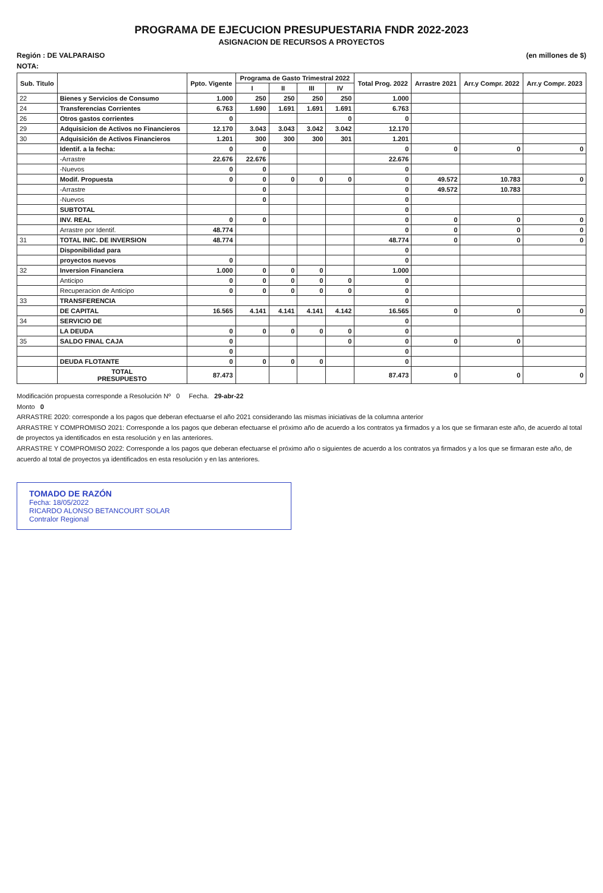PROGRAMA DE EJECUCION PRESUPUESTARIA FNDR 2022-2023
ASIGNACION DE RECURSOS A PROYECTOS
Región : DE VALPARAISO (en millones de $)
NOTA:
| Sub. Titulo | | Ppto. Vigente | Programa de Gasto Trimestral 2022 | | | | Total Prog. 2022 | Arrastre 2021 | Arr.y Compr. 2022 | Arr.y Compr. 2023 |
| --- | --- | --- | --- | --- | --- | --- | --- | --- | --- | --- |
| | | | I | II | III | IV | | | | |
| 22 | Bienes y Servicios de Consumo | 1.000 | 250 | 250 | 250 | 250 | 1.000 | | | |
| 24 | Transferencias Corrientes | 6.763 | 1.690 | 1.691 | 1.691 | 1.691 | 6.763 | | | |
| 26 | Otros gastos corrientes | 0 | | | | 0 | 0 | | | |
| 29 | Adquisicion de Activos no Financieros | 12.170 | 3.043 | 3.043 | 3.042 | 3.042 | 12.170 | | | |
| 30 | Adquisición de Activos Financieros | 1.201 | 300 | 300 | 300 | 301 | 1.201 | | | |
| | Identif. a la fecha: | 0 | 0 | | | | 0 | 0 | 0 | 0 |
| | -Arrastre | 22.676 | 22.676 | | | | 22.676 | | | |
| | -Nuevos | 0 | 0 | | | | 0 | | | |
| | Modif. Propuesta | 0 | 0 | 0 | 0 | 0 | 0 | 49.572 | 10.783 | 0 |
| | -Arrastre | | 0 | | | | 0 | 49.572 | 10.783 | |
| | -Nuevos | | 0 | | | | 0 | | | |
| | SUBTOTAL | | | | | | 0 | | | |
| | INV. REAL | 0 | 0 | | | | 0 | 0 | 0 | 0 |
| | Arrastre por Identif. | 48.774 | | | | | 0 | 0 | 0 | 0 |
| 31 | TOTAL INIC. DE INVERSION | 48.774 | | | | | 48.774 | 0 | 0 | 0 |
| | Disponibilidad para | | | | | | 0 | | | |
| | proyectos nuevos | 0 | | | | | 0 | | | |
| 32 | Inversion Financiera | 1.000 | 0 | 0 | 0 | | 1.000 | | | |
| | Anticipo | 0 | 0 | 0 | 0 | 0 | 0 | | | |
| | Recuperacion de Anticipo | 0 | 0 | 0 | 0 | 0 | 0 | | | |
| 33 | TRANSFERENCIA | | | | | | 0 | | | |
| | DE CAPITAL | 16.565 | 4.141 | 4.141 | 4.141 | 4.142 | 16.565 | 0 | 0 | 0 |
| 34 | SERVICIO DE | | | | | | 0 | | | |
| | LA DEUDA | 0 | 0 | 0 | 0 | 0 | 0 | | | |
| 35 | SALDO FINAL CAJA | 0 | | | | 0 | 0 | 0 | 0 | |
| | | 0 | | | | | 0 | | | |
| | DEUDA FLOTANTE | 0 | 0 | 0 | 0 | | 0 | | | |
| | TOTAL PRESUPUESTO | 87.473 | | | | | 87.473 | 0 | 0 | 0 |
Modificación propuesta corresponde a Resolución Nº 0 Fecha. 29-abr-22
Monto 0
ARRASTRE 2020: corresponde a los pagos que deberan efectuarse el año 2021 considerando las mismas iniciativas de la columna anterior
ARRASTRE Y COMPROMISO 2021: Corresponde a los pagos que deberan efectuarse el próximo año de acuerdo a los contratos ya firmados y a los que se firmaran este año, de acuerdo al total de proyectos ya identificados en esta resolución y en las anteriores.
ARRASTRE Y COMPROMISO 2022: Corresponde a los pagos que deberan efectuarse el próximo año o siguientes de acuerdo a los contratos ya firmados y a los que se firmaran este año, de acuerdo al total de proyectos ya identificados en esta resolución y en las anteriores.
TOMADO DE RAZÓN
Fecha: 18/05/2022
RICARDO ALONSO BETANCOURT SOLAR
Contralor Regional